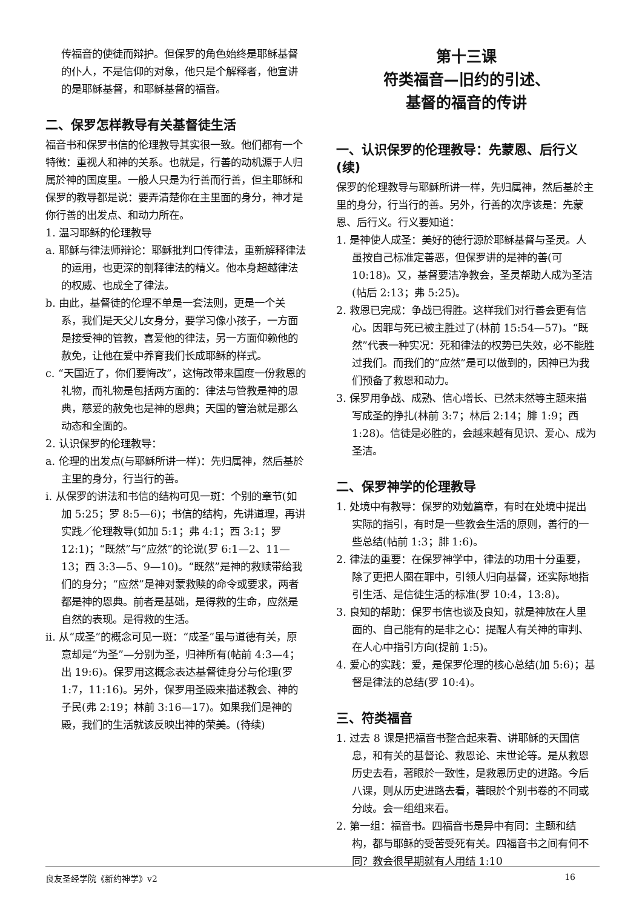传福音的使徒而辩护。但保罗的角色始终是耶稣基督的仆人，不是信仰的对象，他只是个解释者，他宣讲的是耶稣基督，和耶稣基督的福音。
二、保罗怎样教导有关基督徒生活
福音书和保罗书信的伦理教导其实很一致。他们都有一个特徵：重视人和神的关系。也就是，行善的动机源于人归属於神的国度里。一般人只是为行善而行善，但主耶稣和保罗的教导都是说：要弄清楚你在主里面的身分，神才是你行善的出发点、和动力所在。
1. 温习耶稣的伦理教导
a. 耶稣与律法师辩论：耶稣批判口传律法，重新解释律法的运用，也更深的剖释律法的精义。他本身超越律法的权威、也成全了律法。
b. 由此，基督徒的伦理不单是一套法则，更是一个关系，我们是天父儿女身分，要学习像小孩子，一方面是接受神的管教，喜爱他的律法，另一方面仰赖他的赦免，让他在爱中养育我们长成耶稣的样式。
c. “天国近了，你们要悔改”，这悔改带来国度一份救恩的礼物，而礼物是包括两方面的：律法与管教是神的恩典，慈爱的赦免也是神的恩典；天国的管治就是那么动态和全面的。
2. 认识保罗的伦理教导：
a. 伦理的出发点(与耶稣所讲一样)：先归属神，然后基於主里的身分，行当行的善。
i. 从保罗的讲法和书信的结构可见一斑：个别的章节(如加 5:25；罗 8:5—6)；书信的结构，先讲道理，再讲实践／伦理教导(如加 5:1；弗 4:1；西 3:1；罗 12:1)；“既然”与“应然”的论说(罗 6:1—2、11—13；西 3:3—5、9—10)。“既然”是神的救赎带给我们的身分；“应然”是神对蒙救赎的命令或要求，两者都是神的恩典。前者是基础，是得救的生命，应然是自然的表现。是得救的生活。
ii. 从“成圣”的概念可见一斑：“成圣”虽与道德有关，原意却是“为圣”—分别为圣，归神所有(帖前 4:3—4；出 19:6)。保罗用这概念表达基督徒身分与伦理(罗 1:7，11:16)。另外，保罗用圣殿来描述教会、神的子民(弗 2:19；林前 3:16—17)。如果我们是神的殿，我们的生活就该反映出神的荣美。(待续)
第十三课
符类福音—旧约的引述、
基督的福音的传讲
一、认识保罗的伦理教导：先蒙恩、后行义(续)
保罗的伦理教导与耶稣所讲一样，先归属神，然后基於主里的身分，行当行的善。另外，行善的次序该是：先蒙恩、后行义。行义要知道：
1. 是神使人成圣：美好的德行源於耶稣基督与圣灵。人虽按自己标准定善恶，但保罗讲的是神的善(可 10:18)。又，基督要洁净教会，圣灵帮助人成为圣洁(帖后 2:13；弗 5:25)。
2. 救恩已完成：争战已得胜。这样我们对行善会更有信心。因罪与死已被主胜过了(林前 15:54—57)。“既然”代表一种实况：死和律法的权势已失效，必不能胜过我们。而我们的“应然”是可以做到的，因神已为我们预备了救恩和动力。
3. 保罗用争战、成熟、信心增长、已然未然等主题来描写成圣的挣扎(林前 3:7；林后 2:14；腓 1:9；西 1:28)。信徒是必胜的，会越来越有见识、爱心、成为圣洁。
二、保罗神学的伦理教导
1. 处境中有教导：保罗的劝勉篇章，有时在处境中提出实际的指引，有时是一些教会生活的原则，善行的一些总结(帖前 1:3；腓 1:6)。
2. 律法的重要：在保罗神学中，律法的功用十分重要，除了更把人圈在罪中，引领人归向基督，还实际地指引生活、是信徒生活的标准(罗 10:4，13:8)。
3. 良知的帮助：保罗书信也谈及良知，就是神放在人里面的、自己能有的是非之心：提醒人有关神的审判、在人心中指引方向(提前 1:5)。
4. 爱心的实践：爱，是保罗伦理的核心总结(加 5:6)；基督是律法的总结(罗 10:4)。
三、符类福音
1. 过去 8 课是把福音书整合起来看、讲耶稣的天国信息，和有关的基督论、救恩论、末世论等。是从救恩历史去看，著眼於一致性，是救恩历史的进路。今后八课，则从历史进路去看，著眼於个别书卷的不同或分歧。会一组组来看。
2. 第一组：福音书。四福音书是异中有同：主题和结构，都与耶稣的受苦受死有关。四福音书之间有何不同？教会很早期就有人用结 1:10
良友圣经学院《新约神学》v2 16